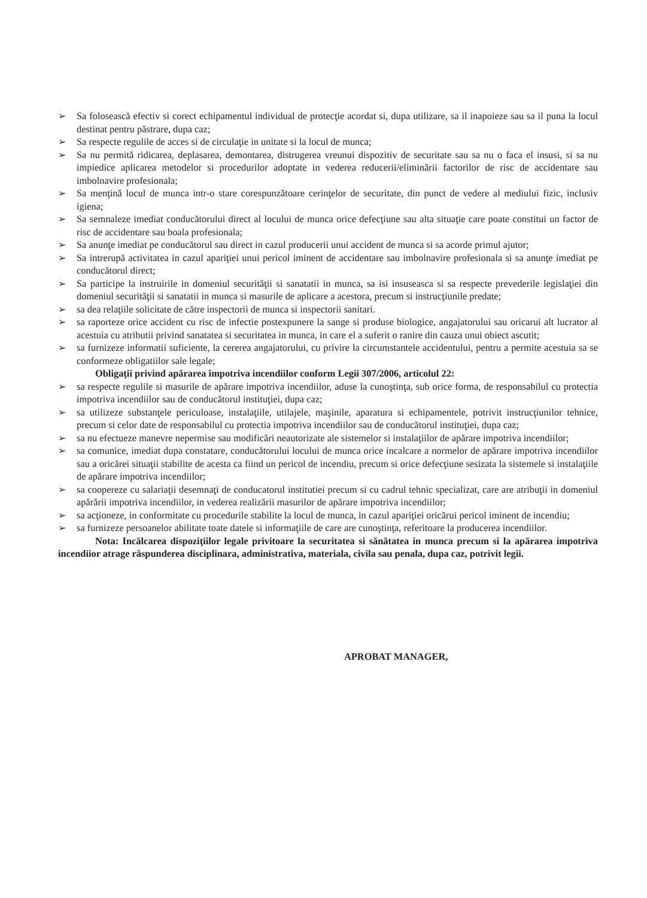➢ Sa folosească efectiv si corect echipamentul individual de protecţie acordat si, dupa utilizare, sa il inapoieze sau sa il puna la locul destinat pentru păstrare, dupa caz;
➢ Sa respecte regulile de acces si de circulaţie in unitate si la locul de munca;
➢ Sa nu permită ridicarea, deplasarea, demontarea, distrugerea vreunui dispozitiv de securitate sau sa nu o faca el insusi, si sa nu impiedice aplicarea metodelor si procedurilor adoptate in vederea reducerii/eliminării factorilor de risc de accidentare sau imbolnavire profesionala;
➢ Sa menţină locul de munca intr-o stare corespunzătoare cerinţelor de securitate, din punct de vedere al mediului fizic, inclusiv igiena;
➢ Sa semnaleze imediat conducătorului direct al locului de munca orice defecţiune sau alta situaţie care poate constitui un factor de risc de accidentare sau boala profesionala;
➢ Sa anunţe imediat pe conducătorul sau direct in cazul producerii unui accident de munca si sa acorde primul ajutor;
➢ Sa intrerupă activitatea in cazul apariţiei unui pericol iminent de accidentare sau imbolnavire profesionala si sa anunţe imediat pe conducătorul direct;
➢ Sa participe la instruirile in domeniul securităţii si sanatatii in munca, sa isi insuseasca si sa respecte prevederile legislaţiei din domeniul securităţii si sanatatii in munca si masurile de aplicare a acestora, precum si instrucţiunile predate;
➢ sa dea relaţiile solicitate de către inspectorii de munca si inspectorii sanitari.
➢ sa raporteze orice accident cu risc de infectie postexpunere la sange si produse biologice, angajatorului sau oricarui alt lucrator al acestuia cu atributii privind sanatatea si securitatea in munca, in care el a suferit o ranire din cauza unui obiect ascutit;
➢ sa furnizeze informatii suficiente, la cererea angajatorului, cu privire la circumstantele accidentului, pentru a permite acestuia sa se conformeze obligatiilor sale legale;
Obligaţii privind apărarea împotriva incendiilor conform Legii 307/2006, articolul 22:
➢ sa respecte regulile si masurile de apărare impotriva incendiilor, aduse la cunoştinţa, sub orice forma, de responsabilul cu protectia impotriva incendiilor sau de conducătorul instituţiei, dupa caz;
➢ sa utilizeze substanţele periculoase, instalaţiile, utilajele, maşinile, aparatura si echipamentele, potrivit instrucţiunilor tehnice, precum si celor date de responsabilul cu protectia impotriva incendiilor sau de conducătorul instituţiei, dupa caz;
➢ sa nu efectueze manevre nepermise sau modificări neautorizate ale sistemelor si instalaţiilor de apărare impotriva incendiilor;
➢ sa comunice, imediat dupa constatare, conducătorului locului de munca orice incalcare a normelor de apărare impotriva incendiilor sau a oricărei situaţii stabilite de acesta ca fiind un pericol de incendiu, precum si orice defecţiune sesizata la sistemele si instalaţiile de apărare impotriva incendiilor;
➢ sa coopereze cu salariaţii desemnaţi de conducatorul institutiei precum si cu cadrul tehnic specializat, care are atribuţii in domeniul apărării impotriva incendiilor, in vederea realizării masurilor de apărare impotriva incendiilor;
➢ sa acţioneze, in conformitate cu procedurile stabilite la locul de munca, in cazul apariţiei oricărui pericol iminent de incendiu;
➢ sa furnizeze persoanelor abilitate toate datele si informaţiile de care are cunoştinţa, referitoare la producerea incendiilor.
Nota: Incălcarea dispoziţiilor legale privitoare la securitatea si sănătatea in munca precum si la apărarea impotriva incendiior atrage răspunderea disciplinara, administrativa, materiala, civila sau penala, dupa caz, potrivit legii.
APROBAT MANAGER,